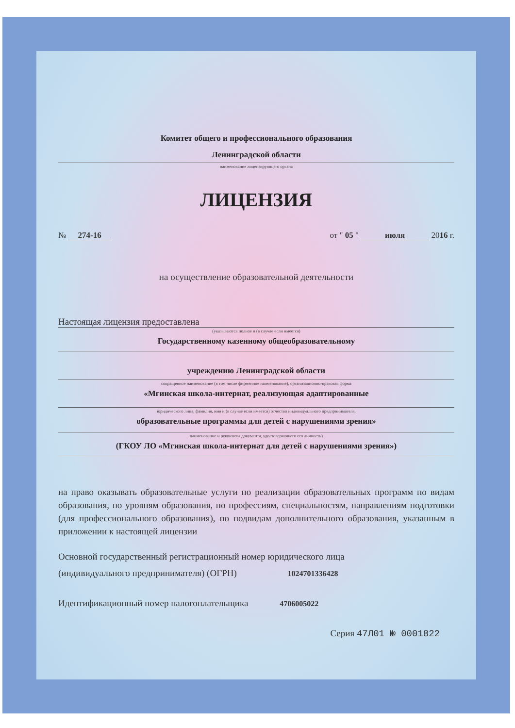Комитет общего и профессионального образования
Ленинградской области
наименование лицензирующего органа
ЛИЦЕНЗИЯ
№ 274-16 от " 05 " июля 2016 г.
на осуществление образовательной деятельности
Настоящая лицензия предоставлена
(указываются полное и (в случае если имеется)
Государственному казенному общеобразовательному
учреждению Ленинградской области
сокращенное наименование (в том числе фирменное наименование), организационно-правовая форма
«Мгинская школа-интернат, реализующая адаптированные
юридического лица, фамилия, имя и (в случае если имеется) отчество индивидуального предпринимателя,
образовательные программы для детей с нарушениями зрения»
наименование и реквизиты документа, удостоверяющего его личность)
(ГКОУ ЛО «Мгинская школа-интернат для детей с нарушениями зрения»)
на право оказывать образовательные услуги по реализации образовательных программ по видам образования, по уровням образования, по профессиям, специальностям, направлениям подготовки (для профессионального образования), по подвидам дополнительного образования, указанным в приложении к настоящей лицензии
Основной государственный регистрационный номер юридического лица
(индивидуального предпринимателя) (ОГРН) 1024701336428
Идентификационный номер налогоплательщика 4706005022
Серия 47Л01 № 0001822